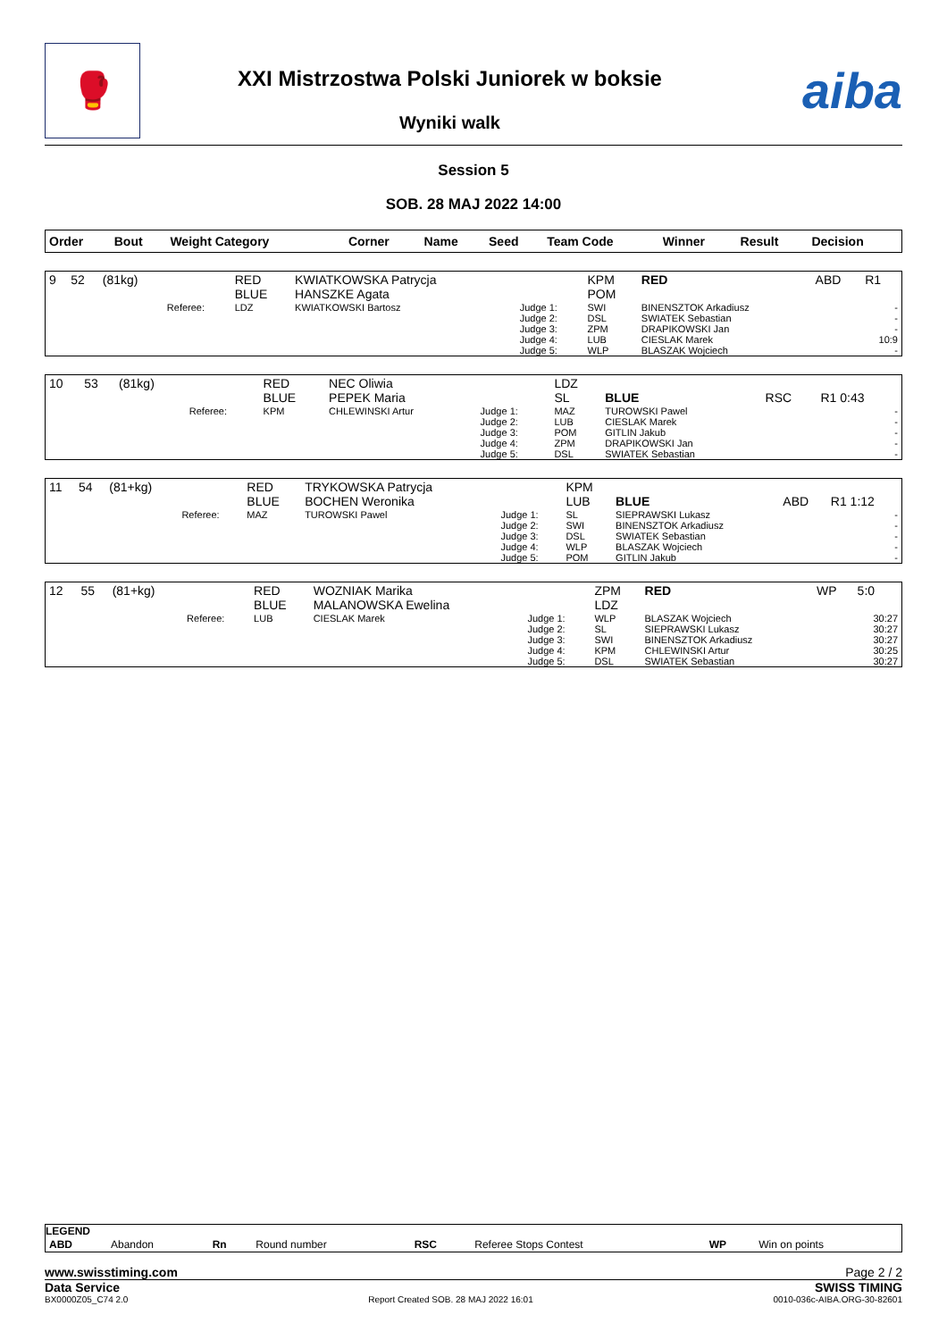🥊
XXI Mistrzostwa Polski Juniorek w boksie
Wyniki walk
aiba
Session 5
SOB. 28 MAJ 2022 14:00
| Order | Bout | Weight Category | | Corner | Name | Seed | Team Code | Winner | Result | Decision |
| --- | --- | --- | --- | --- | --- | --- | --- | --- | --- | --- |
| 9 | 52 | (81kg) | | RED BLUE | KWIATKOWSKA Patrycja HANSZKE Agata | | KPM POM | RED | ABD | R1 |
| | | | Referee: | LDZ | KWIATKOWSKI Bartosz | Judge 1: Judge 2: Judge 3: Judge 4: Judge 5: | SWI DSL ZPM LUB WLP | BINENSZTOK Arkadiusz SWIATEK Sebastian DRAPIKOWSKI Jan CIESLAK Marek BLASZAK Wojciech | | - - - 10:9 - |
| 10 | 53 | (81kg) | | RED BLUE | NEC Oliwia PEPEK Maria | | LDZ SL | BLUE | RSC | R1 0:43 |
| | | | Referee: | KPM | CHLEWINSKI Artur | Judge 1: Judge 2: Judge 3: Judge 4: Judge 5: | MAZ LUB POM ZPM DSL | TUROWSKI Pawel CIESLAK Marek GITLIN Jakub DRAPIKOWSKI Jan SWIATEK Sebastian | | - - - - - |
| 11 | 54 | (81+kg) | | RED BLUE | TRYKOWSKA Patrycja BOCHEN Weronika | | KPM LUB | BLUE | ABD | R1 1:12 |
| | | | Referee: | MAZ | TUROWSKI Pawel | Judge 1: Judge 2: Judge 3: Judge 4: Judge 5: | SL SWI DSL WLP POM | SIEPRAWSKI Lukasz BINENSZTOK Arkadiusz SWIATEK Sebastian BLASZAK Wojciech GITLIN Jakub | | - - - - - |
| 12 | 55 | (81+kg) | | RED BLUE | WOZNIAK Marika MALANOWSKA Ewelina | | ZPM LDZ | RED | WP | 5:0 |
| | | | Referee: | LUB | CIESLAK Marek | Judge 1: Judge 2: Judge 3: Judge 4: Judge 5: | WLP SL SWI KPM DSL | BLASZAK Wojciech SIEPRAWSKI Lukasz BINENSZTOK Arkadiusz CHLEWINSKI Artur SWIATEK Sebastian | | 30:27 30:27 30:27 30:25 30:27 |
LEGEND
| ABD | Abandon | Rn | Round number | RSC | Referee Stops Contest | WP | Win on points |
www.swisstiming.com Page 2 / 2
Data Service SWISS TIMING
BX0000Z05_C74 2.0 Report Created SOB. 28 MAJ 2022 16:01 0010-036c-AIBA.ORG-30-82601